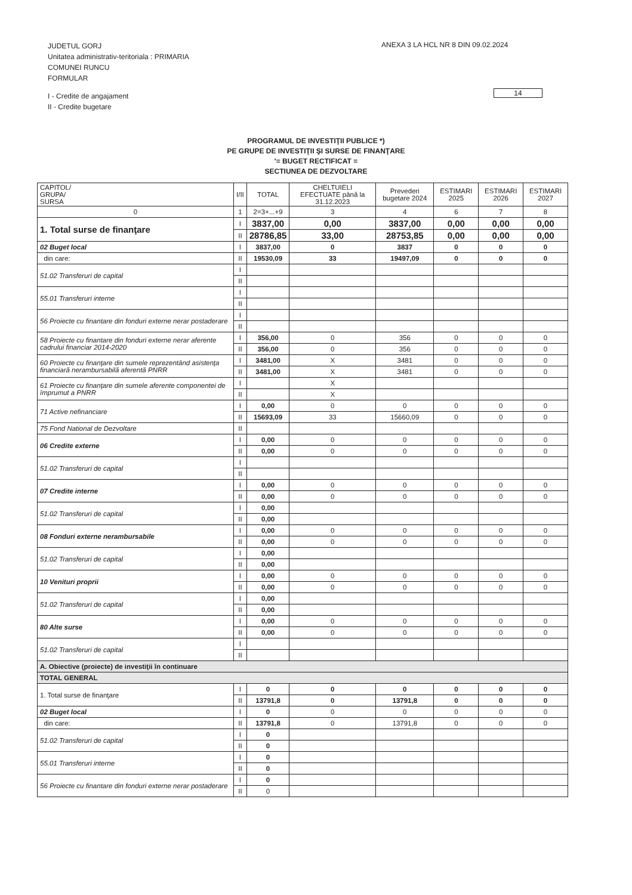JUDETUL GORJ
Unitatea administrativ-teritoriala : PRIMARIA
COMUNEI RUNCU
FORMULAR
I - Credite de angajament
II - Credite bugetare
ANEXA 3 LA HCL NR 8 DIN 09.02.2024
14
PROGRAMUL DE INVESTIŢII PUBLICE *)
PE GRUPE DE INVESTIŢII ŞI SURSE DE FINANŢARE
'= BUGET RECTIFICAT =
SECTIUNEA DE DEZVOLTARE
| CAPITOL/ GRUPA/ SURSA | I/II | TOTAL | CHELTUIELI EFECTUATE până la 31.12.2023 | Prevederi bugetare 2024 | ESTIMARI 2025 | ESTIMARI 2026 | ESTIMARI 2027 |
| --- | --- | --- | --- | --- | --- | --- | --- |
| 0 | 1 | 2=3+...+9 | 3 | 4 | 6 | 7 | 8 |
| 1. Total surse de finanţare | I | 3837,00 | 0,00 | 3837,00 | 0,00 | 0,00 | 0,00 |
| | II | 28786,85 | 33,00 | 28753,85 | 0,00 | 0,00 | 0,00 |
| 02 Buget local | I | 3837,00 | 0 | 3837 | 0 | 0 | 0 |
| din care: | II | 19530,09 | 33 | 19497,09 | 0 | 0 | 0 |
| 51.02 Transferuri de capital | I | | | | | | |
| | II | | | | | | |
| 55.01 Transferuri interne | I | | | | | | |
| | II | | | | | | |
| 56 Proiecte cu finantare din fonduri externe nerar postaderare | I | | | | | | |
| | II | | | | | | |
| 58 Proiecte cu finantare din fonduri externe nerar aferente cadrului financiar 2014-2020 | I | 356,00 | 0 | 356 | 0 | 0 | 0 |
| | II | 356,00 | 0 | 356 | 0 | 0 | 0 |
| 60 Proiecte cu finanţare din sumele reprezentând asistenţa financiară nerambursabilă aferentă PNRR | I | 3481,00 | X | 3481 | 0 | 0 | 0 |
| | II | 3481,00 | X | 3481 | 0 | 0 | 0 |
| 61 Proiecte cu finanţare din sumele aferente componentei de împrumut a PNRR | I | | X | | | | |
| | II | | X | | | | |
| 71 Active nefinanciare | I | 0,00 | 0 | 0 | 0 | 0 | 0 |
| | II | 15693,09 | 33 | 15660,09 | 0 | 0 | 0 |
| 75 Fond National de Dezvoltare | II | | | | | | |
| 06 Credite externe | I | 0,00 | 0 | 0 | 0 | 0 | 0 |
| | II | 0,00 | 0 | 0 | 0 | 0 | 0 |
| 51.02 Transferuri de capital | I | | | | | | |
| | II | | | | | | |
| 07 Credite interne | I | 0,00 | 0 | 0 | 0 | 0 | 0 |
| | II | 0,00 | 0 | 0 | 0 | 0 | 0 |
| 51.02 Transferuri de capital | I | 0,00 | | | | | |
| | II | 0,00 | | | | | |
| 08 Fonduri externe nerambursabile | I | 0,00 | 0 | 0 | 0 | 0 | 0 |
| | II | 0,00 | 0 | 0 | 0 | 0 | 0 |
| 51.02 Transferuri de capital | I | 0,00 | | | | | |
| | II | 0,00 | | | | | |
| 10 Venituri proprii | I | 0,00 | 0 | 0 | 0 | 0 | 0 |
| | II | 0,00 | 0 | 0 | 0 | 0 | 0 |
| 51.02 Transferuri de capital | I | 0,00 | | | | | |
| | II | 0,00 | | | | | |
| 80 Alte surse | I | 0,00 | 0 | 0 | 0 | 0 | 0 |
| | II | 0,00 | 0 | 0 | 0 | 0 | 0 |
| 51.02 Transferuri de capital | I | | | | | | |
| | II | | | | | | |
| A. Obiective (proiecte) de investiţii în continuare | | | | | | | |
| TOTAL GENERAL | | | | | | | |
| 1. Total surse de finanţare | I | 0 | 0 | 0 | 0 | 0 | 0 |
| | II | 13791,8 | 0 | 13791,8 | 0 | 0 | 0 |
| 02 Buget local | I | 0 | 0 | 0 | 0 | 0 | 0 |
| din care: | II | 13791,8 | 0 | 13791,8 | 0 | 0 | 0 |
| 51.02 Transferuri de capital | I | 0 | | | | | |
| | II | 0 | | | | | |
| 55.01 Transferuri interne | I | 0 | | | | | |
| | II | 0 | | | | | |
| 56 Proiecte cu finantare din fonduri externe nerar postaderare | I | 0 | | | | | |
| | II | 0 | | | | | |